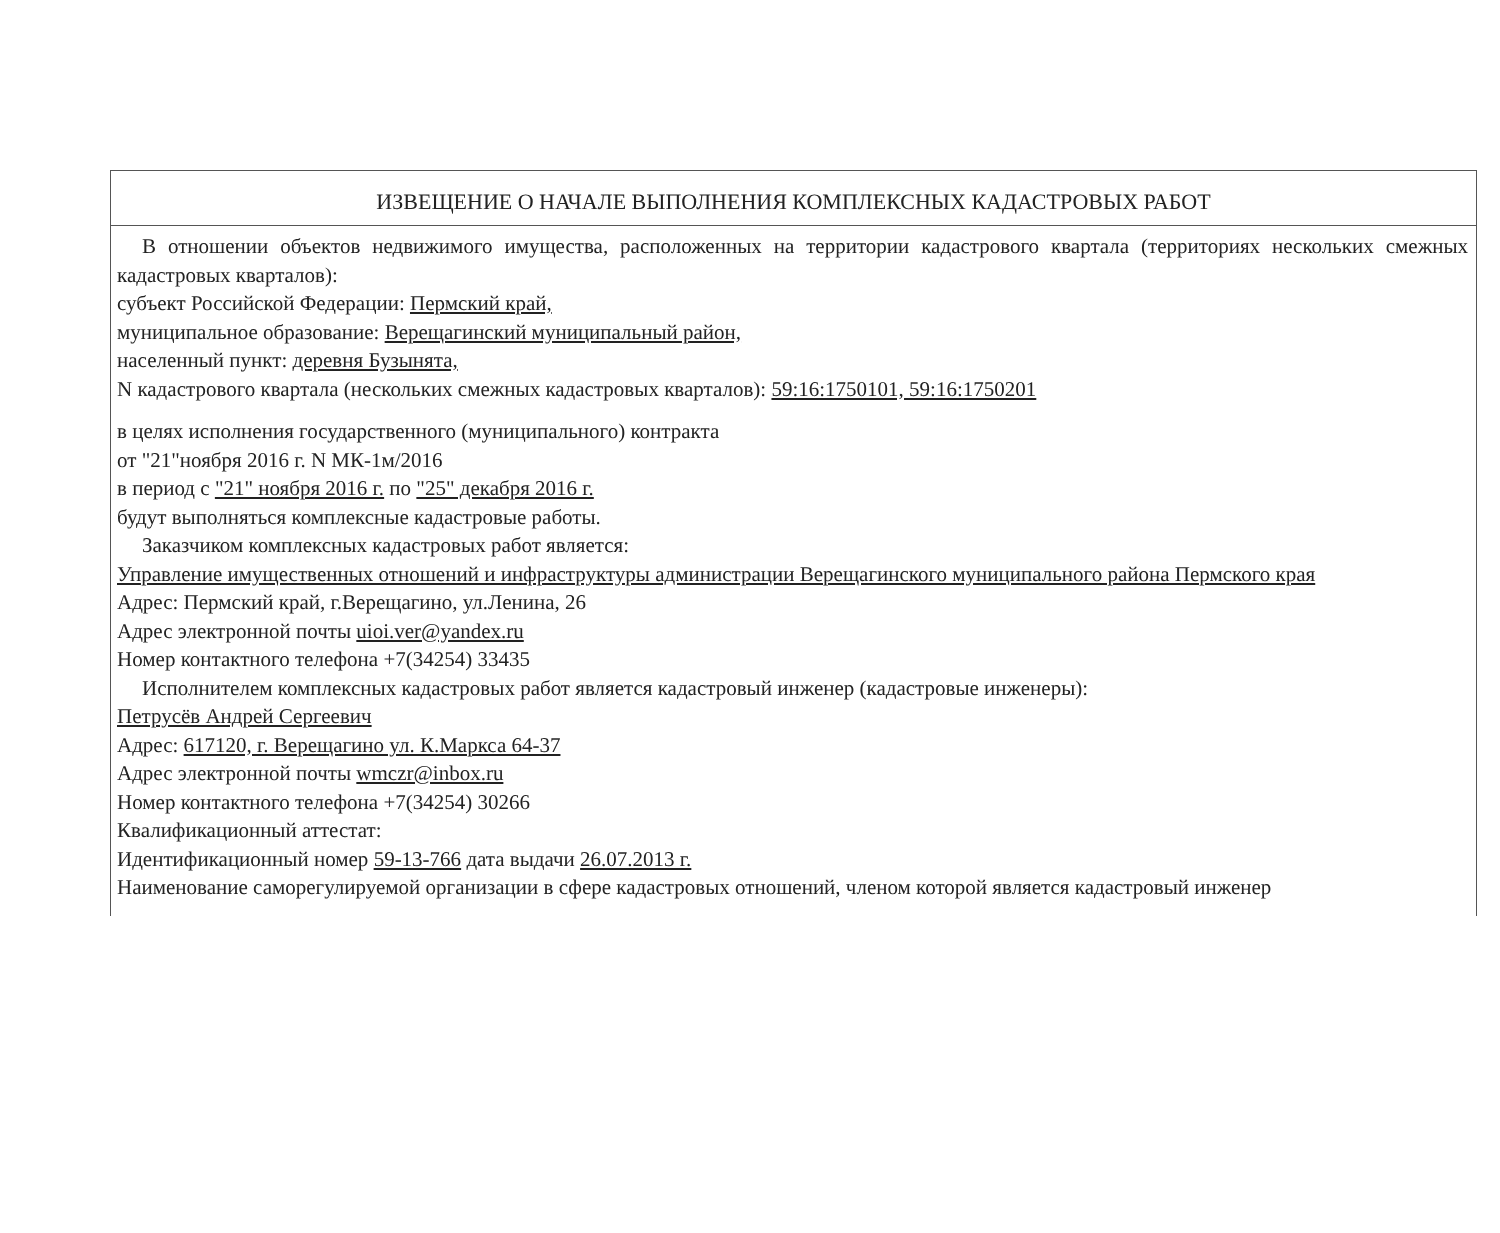ИЗВЕЩЕНИЕ О НАЧАЛЕ ВЫПОЛНЕНИЯ КОМПЛЕКСНЫХ КАДАСТРОВЫХ РАБОТ
В отношении объектов недвижимого имущества, расположенных на территории кадастрового квартала (территориях нескольких смежных кадастровых кварталов):
субъект Российской Федерации: Пермский край,
муниципальное образование: Верещагинский муниципальный район,
населенный пункт: деревня Бузынята,
N кадастрового квартала (нескольких смежных кадастровых кварталов): 59:16:1750101, 59:16:1750201
в целях исполнения государственного (муниципального) контракта
от "21"ноября 2016 г. N МК-1м/2016
в период с "21" ноября 2016 г. по "25" декабря 2016 г.
будут выполняться комплексные кадастровые работы.
Заказчиком комплексных кадастровых работ является:
Управление имущественных отношений и инфраструктуры администрации Верещагинского муниципального района Пермского края
Адрес: Пермский край, г.Верещагино, ул.Ленина, 26
Адрес электронной почты uioi.ver@yandex.ru
Номер контактного телефона +7(34254) 33435
Исполнителем комплексных кадастровых работ является кадастровый инженер (кадастровые инженеры):
Петрусёв Андрей Сергеевич
Адрес: 617120, г. Верещагино ул. К.Маркса 64-37
Адрес электронной почты wmczr@inbox.ru
Номер контактного телефона +7(34254) 30266
Квалификационный аттестат:
Идентификационный номер 59-13-766 дата выдачи 26.07.2013 г.
Наименование саморегулируемой организации в сфере кадастровых отношений, членом которой является кадастровый инженер